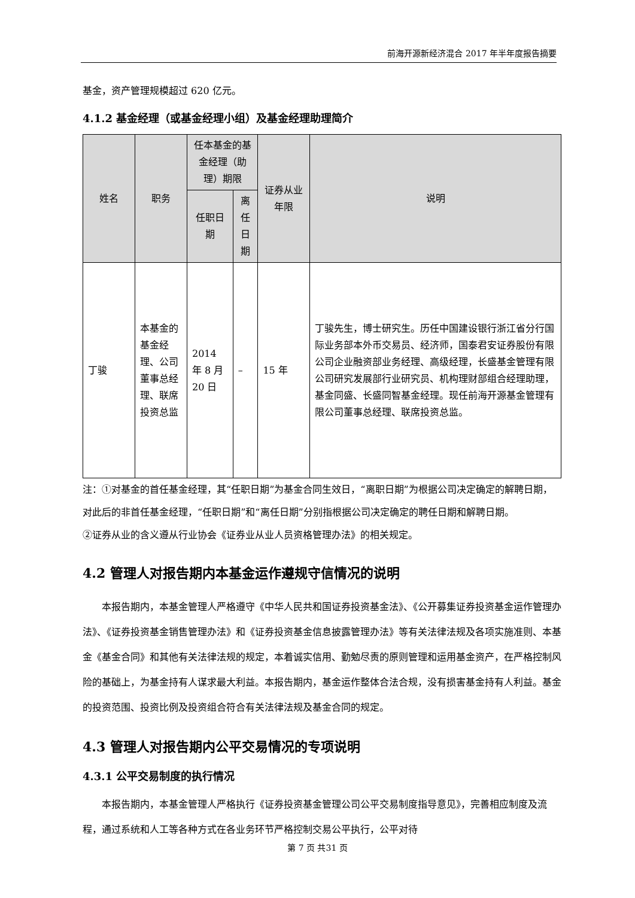前海开源新经济混合 2017 年半年度报告摘要
基金，资产管理规模超过 620 亿元。
4.1.2 基金经理（或基金经理小组）及基金经理助理简介
| 姓名 | 职务 | 任本基金的基金经理（助理）期限 | | 证券从业年限 | 说明 |
| --- | --- | --- | --- | --- | --- |
| | | 任职日期 | 离任日期 | | |
| 丁骏 | 本基金的基金经理、公司董事总经理、联席投资总监 | 2014 年 8 月 20 日 | – | 15 年 | 丁骏先生，博士研究生。历任中国建设银行浙江省分行国际业务部本外币交易员、经济师，国泰君安证券股份有限公司企业融资部业务经理、高级经理，长盛基金管理有限公司研究发展部行业研究员、机构理财部组合经理助理，基金同盛、长盛同智基金经理。现任前海开源基金管理有限公司董事总经理、联席投资总监。 |
注：①对基金的首任基金经理，其“任职日期”为基金合同生效日，“离职日期”为根据公司决定确定的解聘日期，对此后的非首任基金经理，“任职日期”和“离任日期”分别指根据公司决定确定的聘任日期和解聘日期。
②证券从业的含义遵从行业协会《证券业从业人员资格管理办法》的相关规定。
4.2 管理人对报告期内本基金运作遵规守信情况的说明
本报告期内，本基金管理人严格遵守《中华人民共和国证券投资基金法》、《公开募集证券投资基金运作管理办法》、《证券投资基金销售管理办法》和《证券投资基金信息披露管理办法》等有关法律法规及各项实施准则、本基金《基金合同》和其他有关法律法规的规定，本着诚实信用、勤勉尽责的原则管理和运用基金资产，在严格控制风险的基础上，为基金持有人谋求最大利益。本报告期内，基金运作整体合法合规，没有损害基金持有人利益。基金的投资范围、投资比例及投资组合符合有关法律法规及基金合同的规定。
4.3 管理人对报告期内公平交易情况的专项说明
4.3.1 公平交易制度的执行情况
本报告期内，本基金管理人严格执行《证券投资基金管理公司公平交易制度指导意见》，完善相应制度及流程，通过系统和人工等各种方式在各业务环节严格控制交易公平执行，公平对待
第 7 页 共31 页